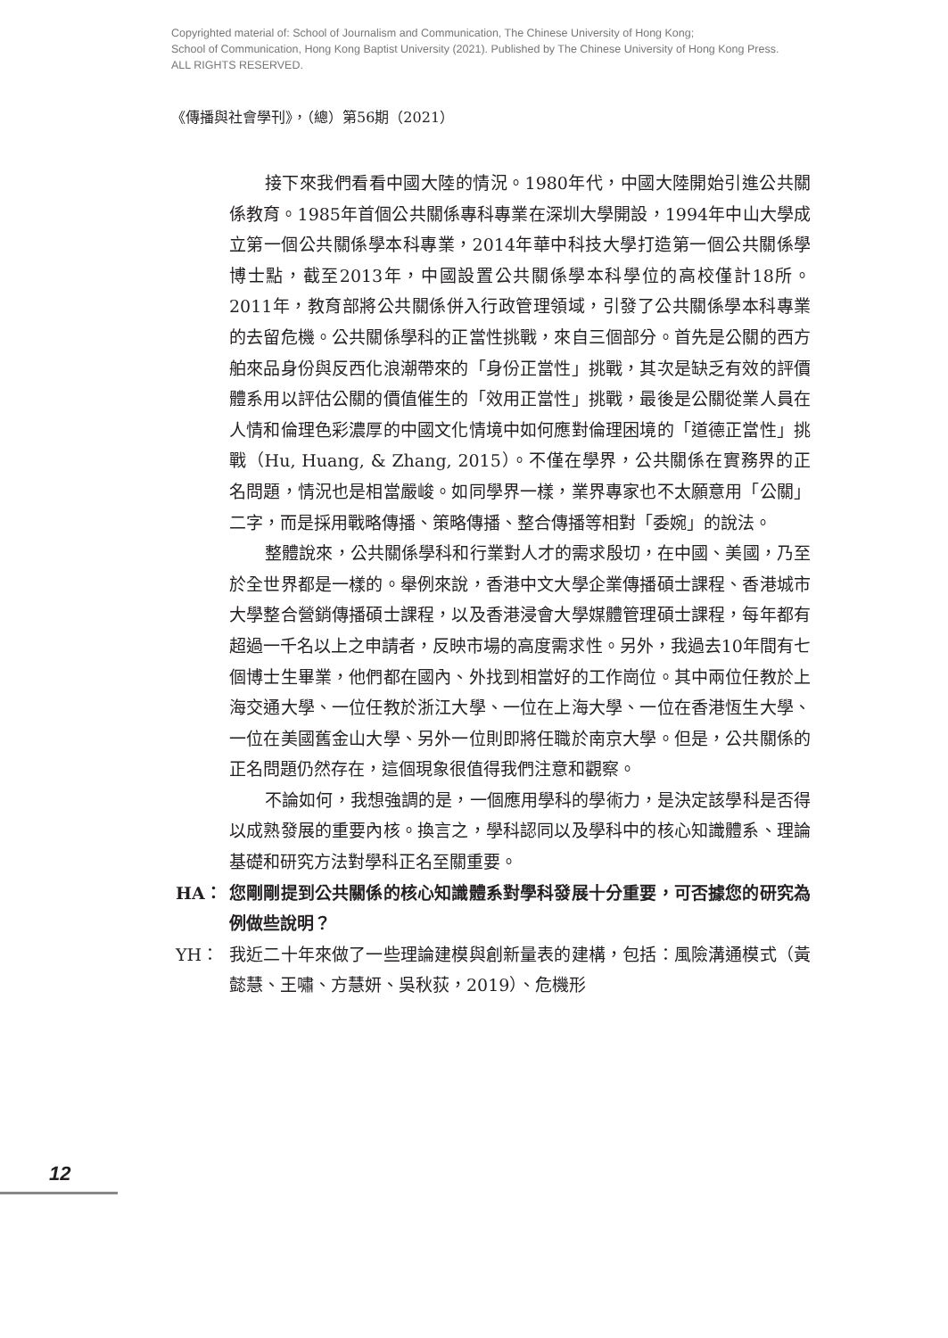Copyrighted material of: School of Journalism and Communication, The Chinese University of Hong Kong;
School of Communication, Hong Kong Baptist University (2021). Published by The Chinese University of Hong Kong Press.
ALL RIGHTS RESERVED.
《傳播與社會學刊》，（總）第56期（2021）
接下來我們看看中國大陸的情況。1980年代，中國大陸開始引進公共關係教育。1985年首個公共關係專科專業在深圳大學開設，1994年中山大學成立第一個公共關係學本科專業，2014年華中科技大學打造第一個公共關係學博士點，截至2013年，中國設置公共關係學本科學位的高校僅計18所。2011年，教育部將公共關係併入行政管理領域，引發了公共關係學本科專業的去留危機。公共關係學科的正當性挑戰，來自三個部分。首先是公關的西方舶來品身份與反西化浪潮帶來的「身份正當性」挑戰，其次是缺乏有效的評價體系用以評估公關的價值催生的「效用正當性」挑戰，最後是公關從業人員在人情和倫理色彩濃厚的中國文化情境中如何應對倫理困境的「道德正當性」挑戰（Hu, Huang, & Zhang, 2015）。不僅在學界，公共關係在實務界的正名問題，情況也是相當嚴峻。如同學界一樣，業界專家也不太願意用「公關」二字，而是採用戰略傳播、策略傳播、整合傳播等相對「委婉」的說法。
整體說來，公共關係學科和行業對人才的需求殷切，在中國、美國，乃至於全世界都是一樣的。舉例來說，香港中文大學企業傳播碩士課程、香港城市大學整合營銷傳播碩士課程，以及香港浸會大學媒體管理碩士課程，每年都有超過一千名以上之申請者，反映市場的高度需求性。另外，我過去10年間有七個博士生畢業，他們都在國內、外找到相當好的工作崗位。其中兩位任教於上海交通大學、一位任教於浙江大學、一位在上海大學、一位在香港恆生大學、一位在美國舊金山大學、另外一位則即將任職於南京大學。但是，公共關係的正名問題仍然存在，這個現象很值得我們注意和觀察。
不論如何，我想強調的是，一個應用學科的學術力，是決定該學科是否得以成熟發展的重要內核。換言之，學科認同以及學科中的核心知識體系、理論基礎和研究方法對學科正名至關重要。
HA： 您剛剛提到公共關係的核心知識體系對學科發展十分重要，可否據您的研究為例做些說明？
YH： 我近二十年來做了一些理論建模與創新量表的建構，包括：風險溝通模式（黃懿慧、王嘯、方慧妍、吳秋荻，2019）、危機形
12